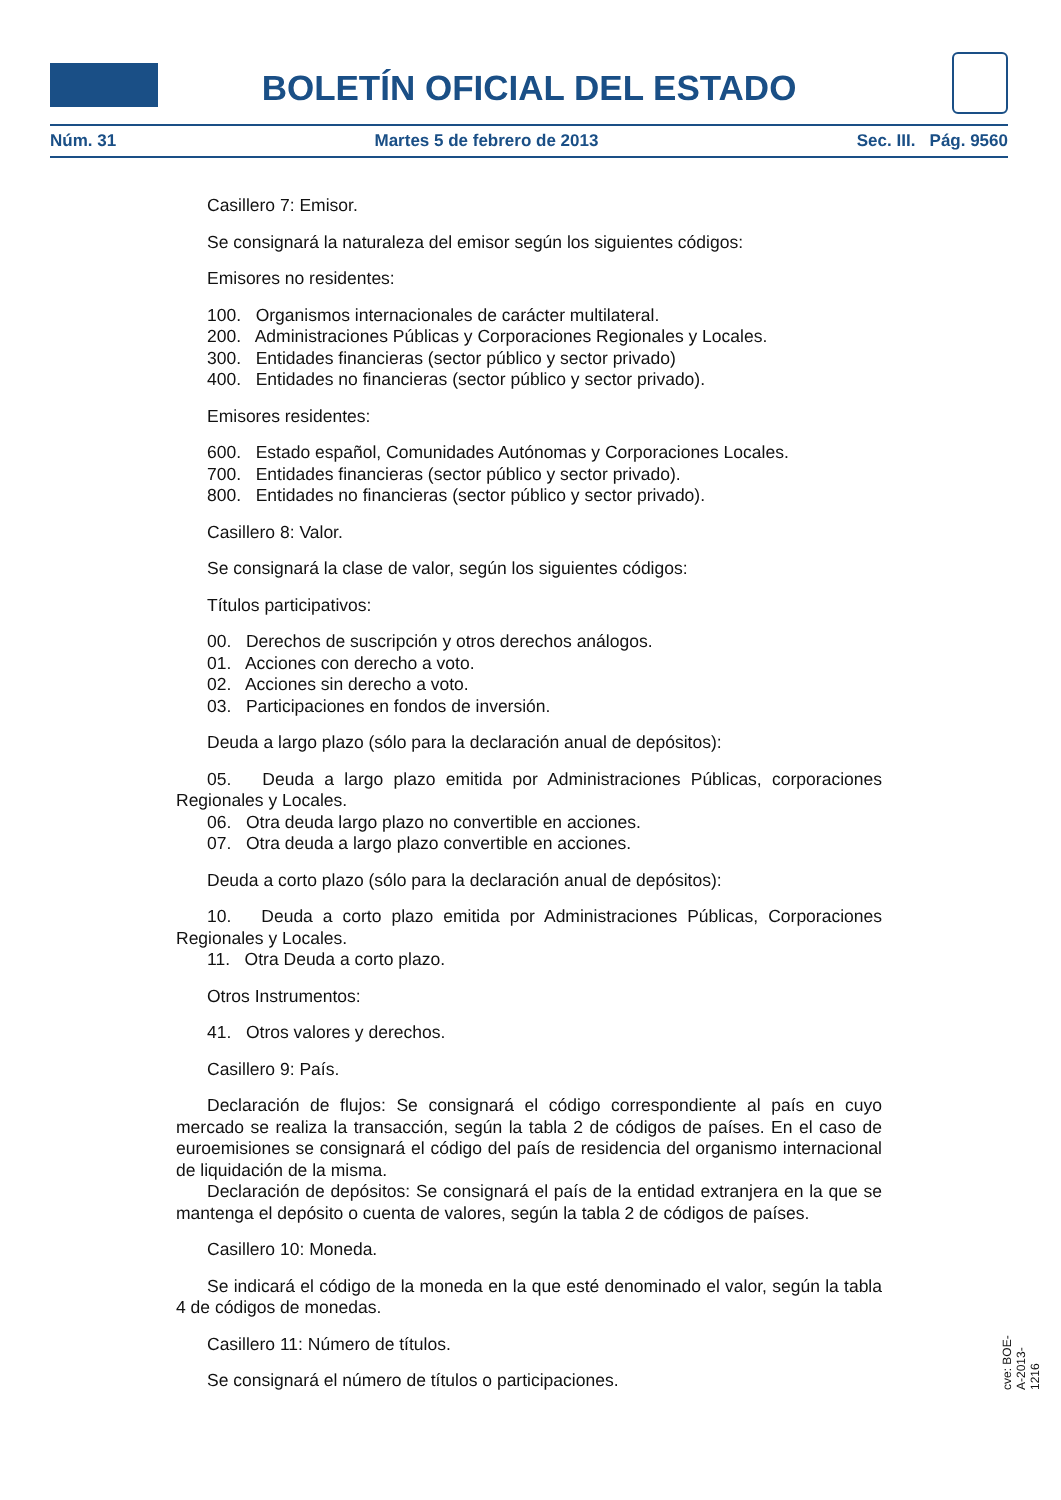BOLETÍN OFICIAL DEL ESTADO
Núm. 31 Martes 5 de febrero de 2013 Sec. III. Pág. 9560
Casillero 7: Emisor.
Se consignará la naturaleza del emisor según los siguientes códigos:
Emisores no residentes:
100. Organismos internacionales de carácter multilateral.
200. Administraciones Públicas y Corporaciones Regionales y Locales.
300. Entidades financieras (sector público y sector privado)
400. Entidades no financieras (sector público y sector privado).
Emisores residentes:
600. Estado español, Comunidades Autónomas y Corporaciones Locales.
700. Entidades financieras (sector público y sector privado).
800. Entidades no financieras (sector público y sector privado).
Casillero 8: Valor.
Se consignará la clase de valor, según los siguientes códigos:
Títulos participativos:
00. Derechos de suscripción y otros derechos análogos.
01. Acciones con derecho a voto.
02. Acciones sin derecho a voto.
03. Participaciones en fondos de inversión.
Deuda a largo plazo (sólo para la declaración anual de depósitos):
05. Deuda a largo plazo emitida por Administraciones Públicas, corporaciones Regionales y Locales.
06. Otra deuda largo plazo no convertible en acciones.
07. Otra deuda a largo plazo convertible en acciones.
Deuda a corto plazo (sólo para la declaración anual de depósitos):
10. Deuda a corto plazo emitida por Administraciones Públicas, Corporaciones Regionales y Locales.
11. Otra Deuda a corto plazo.
Otros Instrumentos:
41. Otros valores y derechos.
Casillero 9: País.
Declaración de flujos: Se consignará el código correspondiente al país en cuyo mercado se realiza la transacción, según la tabla 2 de códigos de países. En el caso de euroemisiones se consignará el código del país de residencia del organismo internacional de liquidación de la misma.
Declaración de depósitos: Se consignará el país de la entidad extranjera en la que se mantenga el depósito o cuenta de valores, según la tabla 2 de códigos de países.
Casillero 10: Moneda.
Se indicará el código de la moneda en la que esté denominado el valor, según la tabla 4 de códigos de monedas.
Casillero 11: Número de títulos.
Se consignará el número de títulos o participaciones.
cve: BOE-A-2013-1216